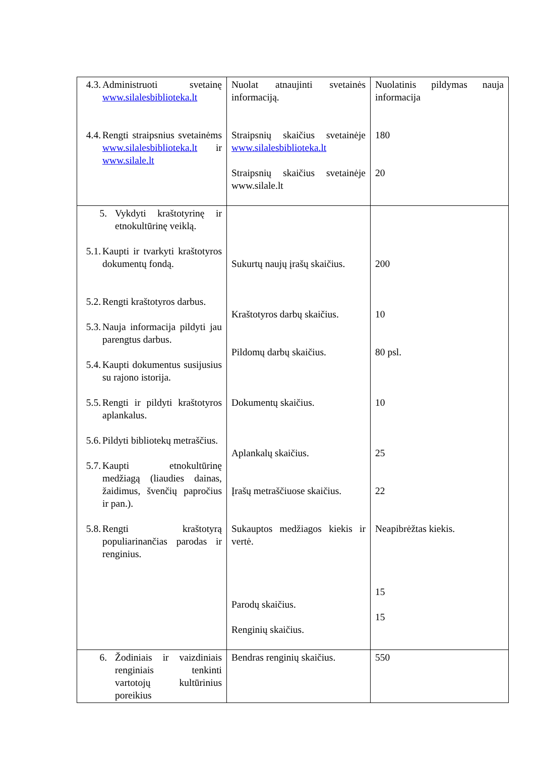| 4.3. Administruoti svetainę www.silalesbiblioteka.lt 4.4. Rengti straipsnius svetainėms www.silalesbiblioteka.lt ir www.silale.lt | Nuolat atnaujinti svetainės informaciją. Straipsnių skaičius svetainėje www.silalesbiblioteka.lt Straipsnių skaičius svetainėje www.silale.lt | Nuolatinis pildymas nauja informacija 180 20 |
| 5. Vykdyti kraštotyrinę ir etnokultūrinę veiklą. 5.1. Kaupti ir tvarkyti kraštotyros dokumentų fondą. 5.2. Rengti kraštotyros darbus. 5.3. Nauja informacija pildyti jau parengtus darbus. 5.4. Kaupti dokumentus susijusius su rajono istorija. 5.5. Rengti ir pildyti kraštotyros aplankalus. 5.6. Pildyti bibliotekų metraščius. 5.7. Kaupti etnokultūrinę medžiagą (liaudies dainas, žaidimus, švenčių papročius ir pan.). 5.8. Rengti kraštotyrą populiarinančias parodas ir renginius. | Sukurtų naujų įrašų skaičius. Kraštotyros darbų skaičius. Pildomų darbų skaičius. Dokumentų skaičius. Aplankalų skaičius. Įrašų metraščiuose skaičius. Sukauptos medžiagos kiekis ir vertė. Parodų skaičius. Renginių skaičius. | 200 10 80 psl. 10 25 22 Neapibrėžtas kiekis. 15 15 |
| 6. Žodiniais ir vaizdiniais renginiais tenkinti vartotojų kultūrinius poreikius | Bendras renginių skaičius. | 550 |